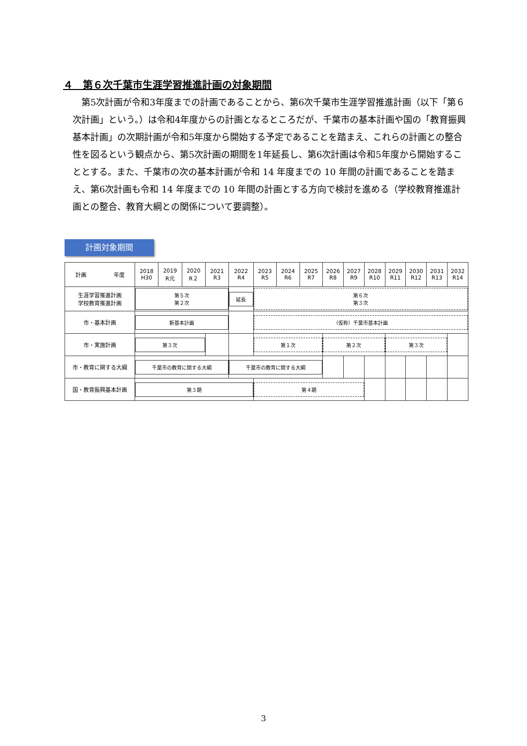４　第６次千葉市生涯学習推進計画の対象期間
　第5次計画が令和3年度までの計画であることから、第6次千葉市生涯学習推進計画（以下「第６次計画」という。）は令和4年度からの計画となるところだが、千葉市の基本計画や国の「教育振興基本計画」の次期計画が令和5年度から開始する予定であることを踏まえ、これらの計画との整合性を図るという観点から、第5次計画の期間を1年延長し、第6次計画は令和5年度から開始することとする。また、千葉市の次の基本計画が令和 14 年度までの 10 年間の計画であることを踏まえ、第6次計画も令和 14 年度までの 10 年間の計画とする方向で検討を進める（学校教育推進計画との整合、教育大綱との関係について要調整）。
計画対象期間
| 計画 年度 | 2018 H30 | 2019 R元 | 2020 R２ | 2021 R3 | 2022 R4 | 2023 R5 | 2024 R6 | 2025 R7 | 2026 R8 | 2027 R9 | 2028 R10 | 2029 R11 | 2030 R12 | 2031 R13 | 2032 R14 |
| --- | --- | --- | --- | --- | --- | --- | --- | --- | --- | --- | --- | --- | --- | --- | --- |
| 生涯学習推進計画 学校教育推進計画 | 第５次 第２次 | | | | 延長 | 第６次 第３次 | | | | | | | | | |
| 市・基本計画 | 新基本計画 | | | | | （仮称）千葉市基本計画 | | | | | | | | | |
| 市・実施計画 | 第３次 | | | | | 第１次 | | | 第２次 | | | 第３次 | | | |
| 市・教育に関する大綱 | 千葉市の教育に関する大綱 | | | | 千葉市の教育に関する大綱 | | | | | | | | | | |
| 国・教育振興基本計画 | 第３期 | | | | | 第４期 | | | | | | | | | |
3